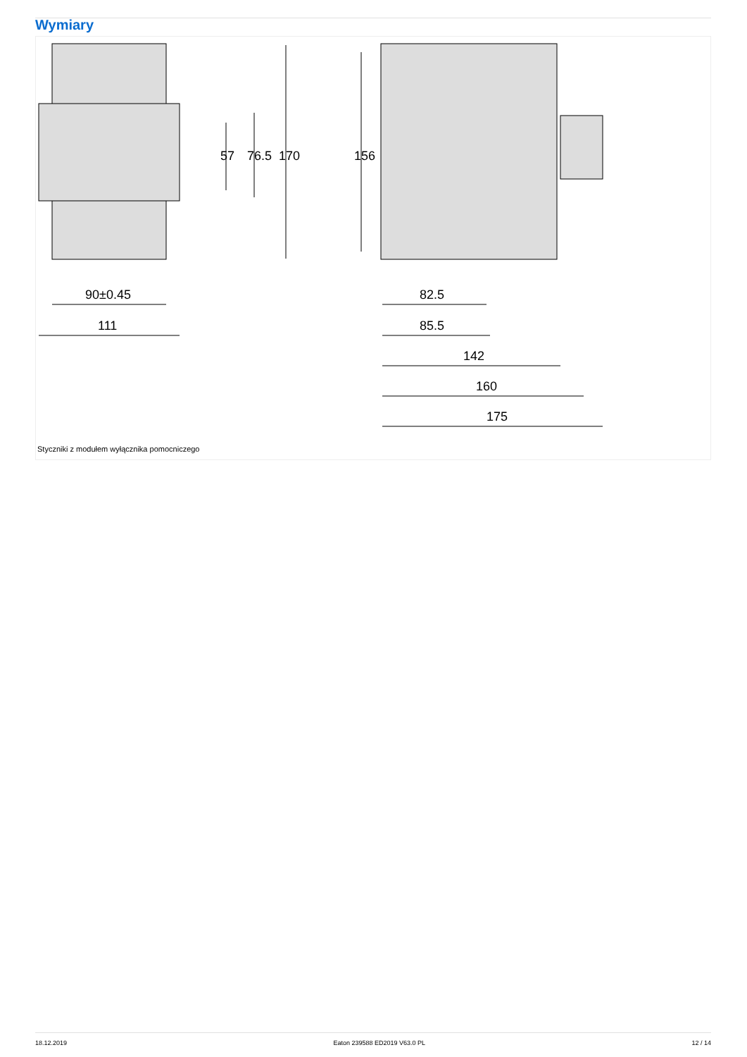Wymiary
90±0.45
111
82.5
85.5
142
160
175
57
76.5
170
156
Styczniki z modułem wyłącznika pomocniczego
18.12.2019 Eaton 239588 ED2019 V63.0 PL 12 / 14